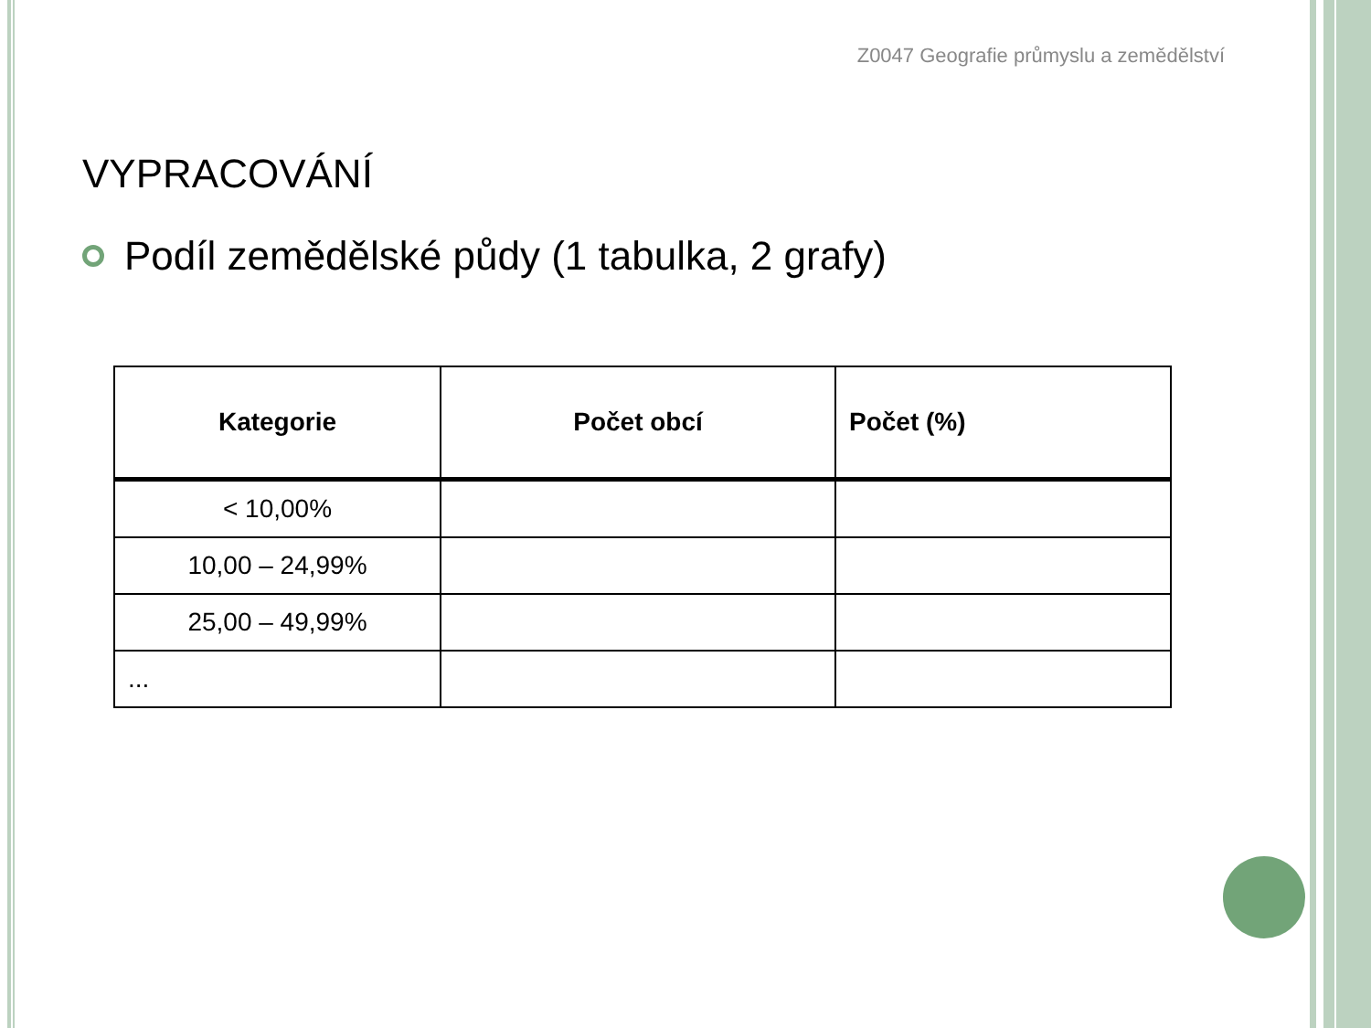Z0047 Geografie průmyslu a zemědělství
VYPRACOVÁNÍ
Podíl zemědělské půdy (1 tabulka, 2 grafy)
| Kategorie | Počet obcí | Počet (%) |
| --- | --- | --- |
| < 10,00% | | |
| 10,00 – 24,99% | | |
| 25,00 – 49,99% | | |
| ... | | |